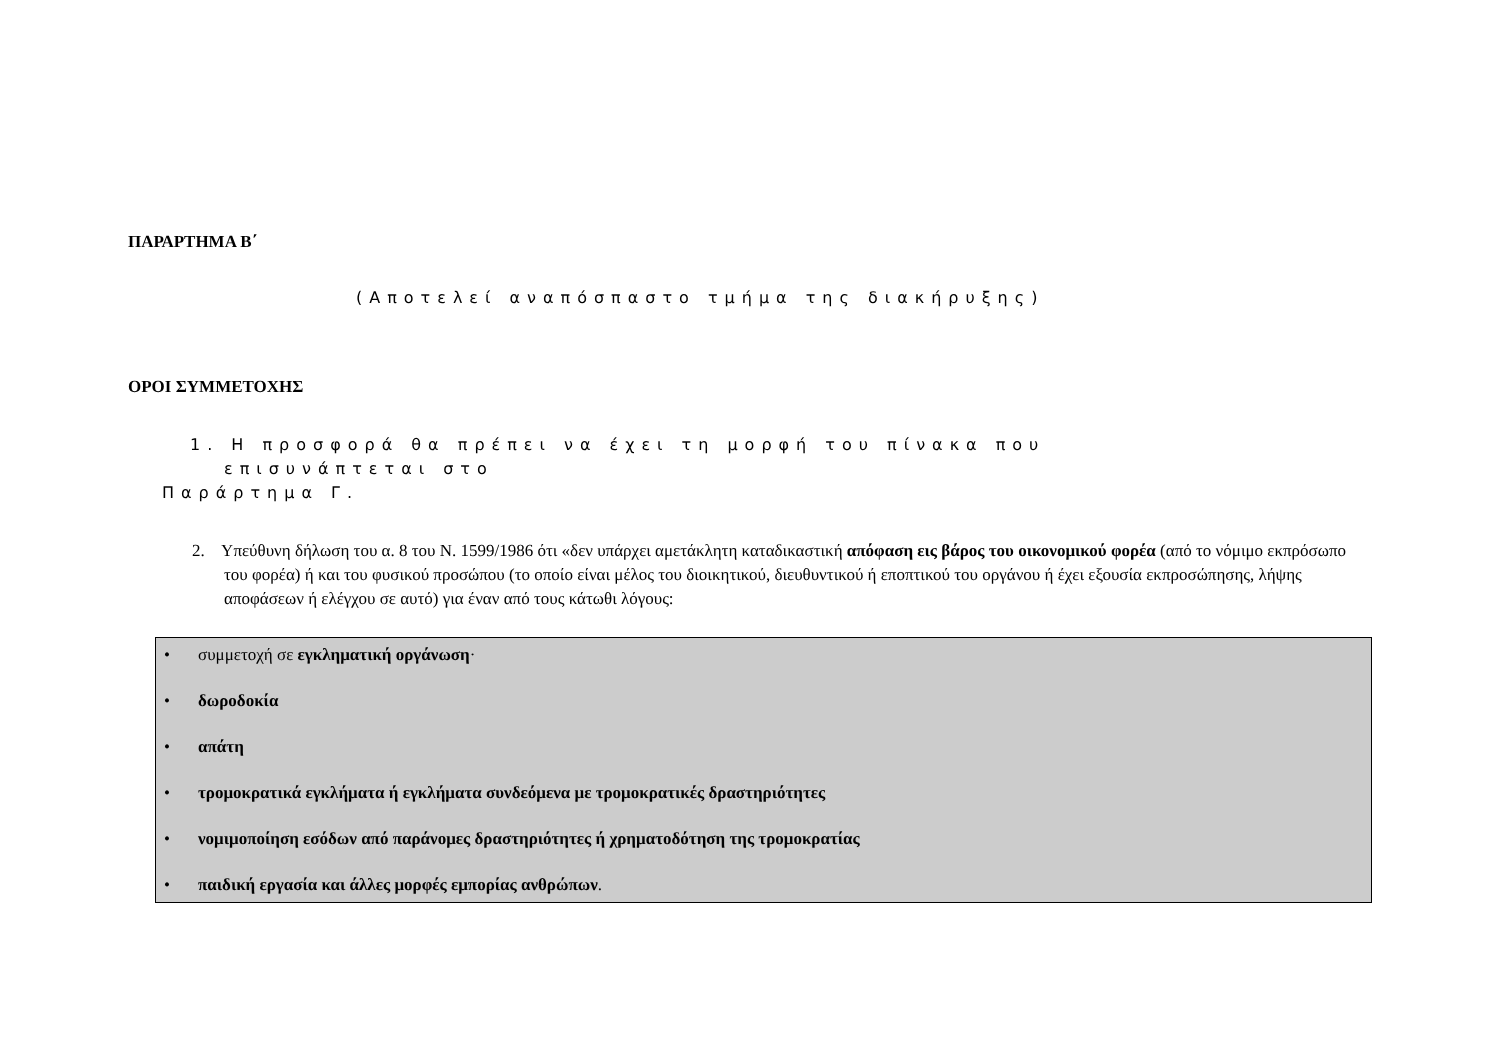ΠΑΡΑΡΤΗΜΑ Β΄
(Αποτελεί αναπόσπαστο τμήμα της διακήρυξης)
ΟΡΟΙ ΣΥΜΜΕΤΟΧΗΣ
1. Η προσφορά θα πρέπει να έχει τη μορφή του πίνακα που
επισυνάπτεται στο
Παράρτημα Γ.
2. Υπεύθυνη δήλωση του α. 8 του Ν. 1599/1986 ότι «δεν υπάρχει αμετάκλητη καταδικαστική απόφαση εις βάρος του οικονομικού φορέα (από το νόμιμο εκπρόσωπο του φορέα) ή και του φυσικού προσώπου (το οποίο είναι μέλος του διοικητικού, διευθυντικού ή εποπτικού του οργάνου ή έχει εξουσία εκπροσώπησης, λήψης αποφάσεων ή ελέγχου σε αυτό) για έναν από τους κάτωθι λόγους:
• συμμετοχή σε εγκληματική οργάνωση·
• δωροδοκία
• απάτη
• τρομοκρατικά εγκλήματα ή εγκλήματα συνδεόμενα με τρομοκρατικές δραστηριότητες
• νομιμοποίηση εσόδων από παράνομες δραστηριότητες ή χρηματοδότηση της τρομοκρατίας
• παιδική εργασία και άλλες μορφές εμπορίας ανθρώπων.